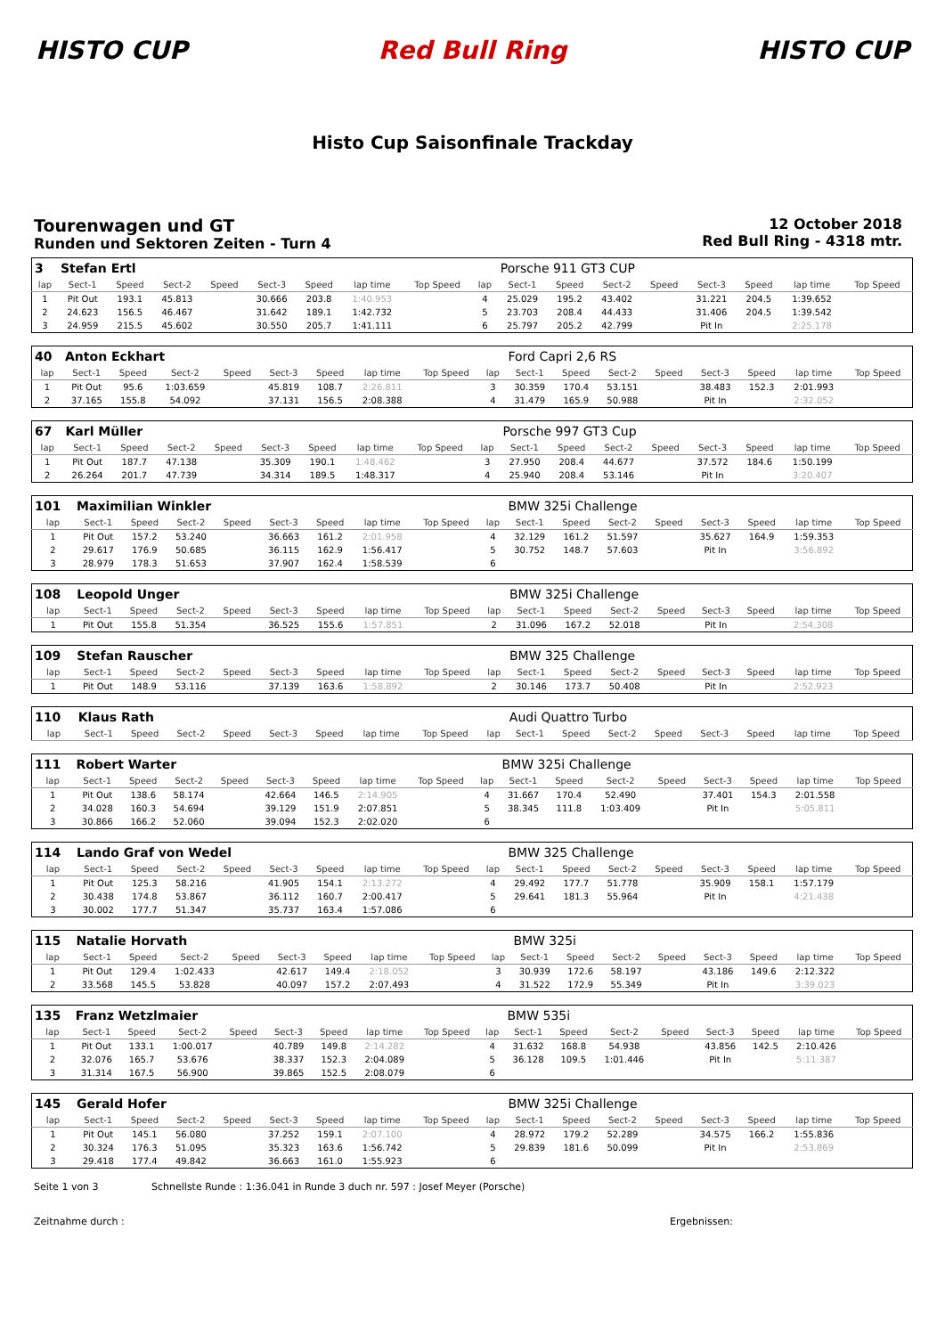HISTO CUP Red Bull Ring HISTO CUP
Histo Cup Saisonfinale Trackday
Tourenwagen und GT
Runden und Sektoren Zeiten - Turn 4
12 October 2018
Red Bull Ring - 4318 mtr.
| 3 | Stefan Ertl | | | | | | | | | Porsche 911 GT3 CUP | | | | | | | |
| lap | Sect-1 | Speed | Sect-2 | Speed | Sect-3 | Speed | lap time | Top Speed | lap | Sect-1 | Speed | Sect-2 | Speed | Sect-3 | Speed | lap time | Top Speed |
| 1 | Pit Out | 193.1 | 45.813 | | 30.666 | 203.8 | 1:40.953 | | 4 | 25.029 | 195.2 | 43.402 | | 31.221 | 204.5 | 1:39.652 | |
| 2 | 24.623 | 156.5 | 46.467 | | 31.642 | 189.1 | 1:42.732 | | 5 | 23.703 | 208.4 | 44.433 | | 31.406 | 204.5 | 1:39.542 | |
| 3 | 24.959 | 215.5 | 45.602 | | 30.550 | 205.7 | 1:41.111 | | 6 | 25.797 | 205.2 | 42.799 | | Pit In | | 2:25.178 | |
| 40 | Anton Eckhart | | | | | | | | | Ford Capri 2,6 RS | | | | | | | |
| lap | Sect-1 | Speed | Sect-2 | Speed | Sect-3 | Speed | lap time | Top Speed | lap | Sect-1 | Speed | Sect-2 | Speed | Sect-3 | Speed | lap time | Top Speed |
| 1 | Pit Out | 95.6 | 1:03.659 | | 45.819 | 108.7 | 2:26.811 | | 3 | 30.359 | 170.4 | 53.151 | | 38.483 | 152.3 | 2:01.993 | |
| 2 | 37.165 | 155.8 | 54.092 | | 37.131 | 156.5 | 2:08.388 | | 4 | 31.479 | 165.9 | 50.988 | | Pit In | | 2:32.052 | |
| 67 | Karl Müller | | | | | | | | | Porsche 997 GT3 Cup | | | | | | | |
| lap | Sect-1 | Speed | Sect-2 | Speed | Sect-3 | Speed | lap time | Top Speed | lap | Sect-1 | Speed | Sect-2 | Speed | Sect-3 | Speed | lap time | Top Speed |
| 1 | Pit Out | 187.7 | 47.138 | | 35.309 | 190.1 | 1:48.462 | | 3 | 27.950 | 208.4 | 44.677 | | 37.572 | 184.6 | 1:50.199 | |
| 2 | 26.264 | 201.7 | 47.739 | | 34.314 | 189.5 | 1:48.317 | | 4 | 25.940 | 208.4 | 53.146 | | Pit In | | 3:20.407 | |
| 101 | Maximilian Winkler | | | | | | | | | BMW 325i Challenge | | | | | | | |
| lap | Sect-1 | Speed | Sect-2 | Speed | Sect-3 | Speed | lap time | Top Speed | lap | Sect-1 | Speed | Sect-2 | Speed | Sect-3 | Speed | lap time | Top Speed |
| 1 | Pit Out | 157.2 | 53.240 | | 36.663 | 161.2 | 2:01.958 | | 4 | 32.129 | 161.2 | 51.597 | | 35.627 | 164.9 | 1:59.353 | |
| 2 | 29.617 | 176.9 | 50.685 | | 36.115 | 162.9 | 1:56.417 | | 5 | 30.752 | 148.7 | 57.603 | | Pit In | | 3:56.892 | |
| 3 | 28.979 | 178.3 | 51.653 | | 37.907 | 162.4 | 1:58.539 | | 6 | | | | | | | | |
| 108 | Leopold Unger | | | | | | | | | BMW 325i Challenge | | | | | | | |
| lap | Sect-1 | Speed | Sect-2 | Speed | Sect-3 | Speed | lap time | Top Speed | lap | Sect-1 | Speed | Sect-2 | Speed | Sect-3 | Speed | lap time | Top Speed |
| 1 | Pit Out | 155.8 | 51.354 | | 36.525 | 155.6 | 1:57.851 | | 2 | 31.096 | 167.2 | 52.018 | | Pit In | | 2:54.308 | |
| 109 | Stefan Rauscher | | | | | | | | | BMW 325 Challenge | | | | | | | |
| lap | Sect-1 | Speed | Sect-2 | Speed | Sect-3 | Speed | lap time | Top Speed | lap | Sect-1 | Speed | Sect-2 | Speed | Sect-3 | Speed | lap time | Top Speed |
| 1 | Pit Out | 148.9 | 53.116 | | 37.139 | 163.6 | 1:58.892 | | 2 | 30.146 | 173.7 | 50.408 | | Pit In | | 2:52.923 | |
| 110 | Klaus Rath | | | | | | | | | Audi Quattro Turbo | | | | | | | |
| lap | Sect-1 | Speed | Sect-2 | Speed | Sect-3 | Speed | lap time | Top Speed | lap | Sect-1 | Speed | Sect-2 | Speed | Sect-3 | Speed | lap time | Top Speed |
| 111 | Robert Warter | | | | | | | | | BMW 325i Challenge | | | | | | | |
| lap | Sect-1 | Speed | Sect-2 | Speed | Sect-3 | Speed | lap time | Top Speed | lap | Sect-1 | Speed | Sect-2 | Speed | Sect-3 | Speed | lap time | Top Speed |
| 1 | Pit Out | 138.6 | 58.174 | | 42.664 | 146.5 | 2:14.905 | | 4 | 31.667 | 170.4 | 52.490 | | 37.401 | 154.3 | 2:01.558 | |
| 2 | 34.028 | 160.3 | 54.694 | | 39.129 | 151.9 | 2:07.851 | | 5 | 38.345 | 111.8 | 1:03.409 | | Pit In | | 5:05.811 | |
| 3 | 30.866 | 166.2 | 52.060 | | 39.094 | 152.3 | 2:02.020 | | 6 | | | | | | | | |
| 114 | Lando Graf von Wedel | | | | | | | | | BMW 325 Challenge | | | | | | | |
| lap | Sect-1 | Speed | Sect-2 | Speed | Sect-3 | Speed | lap time | Top Speed | lap | Sect-1 | Speed | Sect-2 | Speed | Sect-3 | Speed | lap time | Top Speed |
| 1 | Pit Out | 125.3 | 58.216 | | 41.905 | 154.1 | 2:13.272 | | 4 | 29.492 | 177.7 | 51.778 | | 35.909 | 158.1 | 1:57.179 | |
| 2 | 30.438 | 174.8 | 53.867 | | 36.112 | 160.7 | 2:00.417 | | 5 | 29.641 | 181.3 | 55.964 | | Pit In | | 4:21.438 | |
| 3 | 30.002 | 177.7 | 51.347 | | 35.737 | 163.4 | 1:57.086 | | 6 | | | | | | | | |
| 115 | Natalie Horvath | | | | | | | | | BMW 325i | | | | | | | |
| lap | Sect-1 | Speed | Sect-2 | Speed | Sect-3 | Speed | lap time | Top Speed | lap | Sect-1 | Speed | Sect-2 | Speed | Sect-3 | Speed | lap time | Top Speed |
| 1 | Pit Out | 129.4 | 1:02.433 | | 42.617 | 149.4 | 2:18.052 | | 3 | 30.939 | 172.6 | 58.197 | | 43.186 | 149.6 | 2:12.322 | |
| 2 | 33.568 | 145.5 | 53.828 | | 40.097 | 157.2 | 2:07.493 | | 4 | 31.522 | 172.9 | 55.349 | | Pit In | | 3:39.023 | |
| 135 | Franz Wetzlmaier | | | | | | | | | BMW 535i | | | | | | | |
| lap | Sect-1 | Speed | Sect-2 | Speed | Sect-3 | Speed | lap time | Top Speed | lap | Sect-1 | Speed | Sect-2 | Speed | Sect-3 | Speed | lap time | Top Speed |
| 1 | Pit Out | 133.1 | 1:00.017 | | 40.789 | 149.8 | 2:14.282 | | 4 | 31.632 | 168.8 | 54.938 | | 43.856 | 142.5 | 2:10.426 | |
| 2 | 32.076 | 165.7 | 53.676 | | 38.337 | 152.3 | 2:04.089 | | 5 | 36.128 | 109.5 | 1:01.446 | | Pit In | | 5:11.387 | |
| 3 | 31.314 | 167.5 | 56.900 | | 39.865 | 152.5 | 2:08.079 | | 6 | | | | | | | | |
| 145 | Gerald Hofer | | | | | | | | | BMW 325i Challenge | | | | | | | |
| lap | Sect-1 | Speed | Sect-2 | Speed | Sect-3 | Speed | lap time | Top Speed | lap | Sect-1 | Speed | Sect-2 | Speed | Sect-3 | Speed | lap time | Top Speed |
| 1 | Pit Out | 145.1 | 56.080 | | 37.252 | 159.1 | 2:07.100 | | 4 | 28.972 | 179.2 | 52.289 | | 34.575 | 166.2 | 1:55.836 | |
| 2 | 30.324 | 176.3 | 51.095 | | 35.323 | 163.6 | 1:56.742 | | 5 | 29.839 | 181.6 | 50.099 | | Pit In | | 2:53.869 | |
| 3 | 29.418 | 177.4 | 49.842 | | 36.663 | 161.0 | 1:55.923 | | 6 | | | | | | | | |
Seite 1 von 3 Schnellste Runde : 1:36.041 in Runde 3 duch nr. 597 : Josef Meyer (Porsche)
Zeitnahme durch : Ergebnissen: